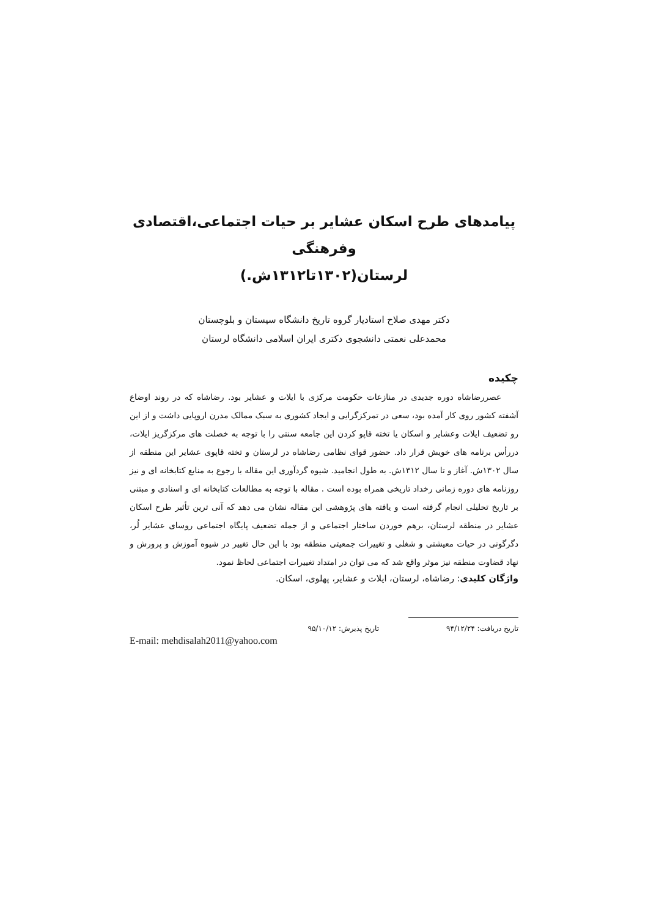پیامدهای طرح اسکان عشایر بر حیات اجتماعی،اقتصادی وفرهنگی
لرستان(۱۳۰۲تا۱۳۱۲ش.)
دکتر مهدی صلاح استادیار گروه تاریخ دانشگاه سیستان و بلوچستان
محمدعلی نعمتی دانشجوی دکتری ایران اسلامی دانشگاه لرستان
چکیده
عصررضاشاه دوره جدیدی در منازعات حکومت مرکزی با ایلات و عشایر بود. رضاشاه که در روند اوضاع آشفته کشور روی کار آمده بود، سعی در تمرکزگرایی و ایجاد کشوری به سبک ممالک مدرن اروپایی داشت و از این رو تضعیف ایلات وعشایر و اسکان یا تخته قاپو کردن این جامعه سنتی را با توجه به خصلت های مرکزگریز ایلات، دررأس برنامه های خویش قرار داد. حضور قوای نظامی رضاشاه در لرستان و تخته قاپوی عشایر این منطقه از سال ۱۳۰۲ش. آغاز و تا سال ۱۳۱۲ش. به طول انجامید. شیوه گردآوری این مقاله با رجوع به منابع کتابخانه ای و نیز روزنامه های دوره زمانی رخداد تاریخی همراه بوده است . مقاله با توجه به مطالعات کتابخانه ای و اسنادی و مبتنی بر تاریخ تحلیلی انجام گرفته است و یافته های پژوهشی این مقاله نشان می دهد که آنی ترین تأثیر طرح اسکان عشایر در منطقه لرستان، برهم خوردن ساختار اجتماعی و از جمله تضعیف پایگاه اجتماعی روسای عشایر لُر، دگرگونی در حیات معیشتی و شغلی و تغییرات جمعیتی منطقه بود با این حال تغییر در شیوه آموزش و پرورش و نهاد قضاوت منطقه نیز موثر واقع شد که می توان در امتداد تغییرات اجتماعی لحاظ نمود.
واژگان کلیدی: رضاشاه، لرستان، ایلات و عشایر، پهلوی، اسکان.
تاریخ دریافت: ۹۴/۱۲/۲۴ تاریخ پذیرش: ۹۵/۱۰/۱۲
E-mail: mehdisalah2011@yahoo.com